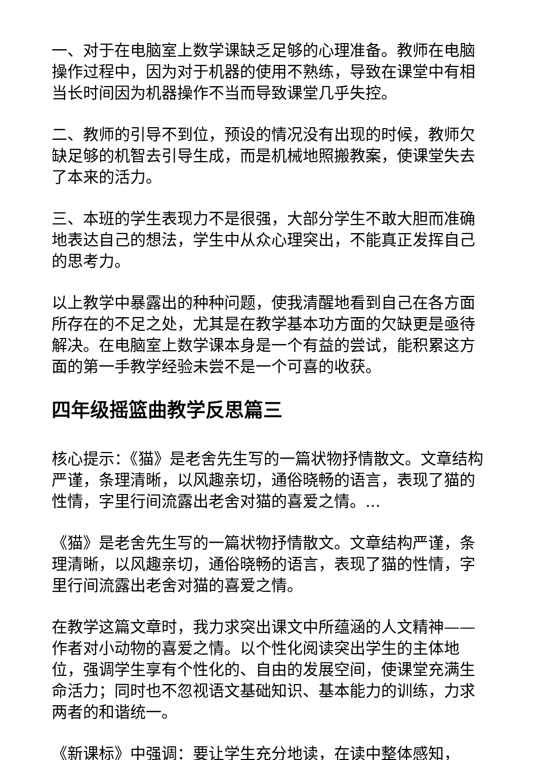一、对于在电脑室上数学课缺乏足够的心理准备。教师在电脑操作过程中，因为对于机器的使用不熟练，导致在课堂中有相当长时间因为机器操作不当而导致课堂几乎失控。
二、教师的引导不到位，预设的情况没有出现的时候，教师欠缺足够的机智去引导生成，而是机械地照搬教案，使课堂失去了本来的活力。
三、本班的学生表现力不是很强，大部分学生不敢大胆而准确地表达自己的想法，学生中从众心理突出，不能真正发挥自己的思考力。
以上教学中暴露出的种种问题，使我清醒地看到自己在各方面所存在的不足之处，尤其是在教学基本功方面的欠缺更是亟待解决。在电脑室上数学课本身是一个有益的尝试，能积累这方面的第一手教学经验未尝不是一个可喜的收获。
四年级摇篮曲教学反思篇三
核心提示：《猫》是老舍先生写的一篇状物抒情散文。文章结构严谨，条理清晰，以风趣亲切，通俗晓畅的语言，表现了猫的性情，字里行间流露出老舍对猫的喜爱之情。...
《猫》是老舍先生写的一篇状物抒情散文。文章结构严谨，条理清晰，以风趣亲切，通俗晓畅的语言，表现了猫的性情，字里行间流露出老舍对猫的喜爱之情。
在教学这篇文章时，我力求突出课文中所蕴涵的人文精神——作者对小动物的喜爱之情。以个性化阅读突出学生的主体地位，强调学生享有个性化的、自由的发展空间，使课堂充满生命活力；同时也不忽视语文基础知识、基本能力的训练，力求两者的和谐统一。
《新课标》中强调：要让学生充分地读，在读中整体感知，